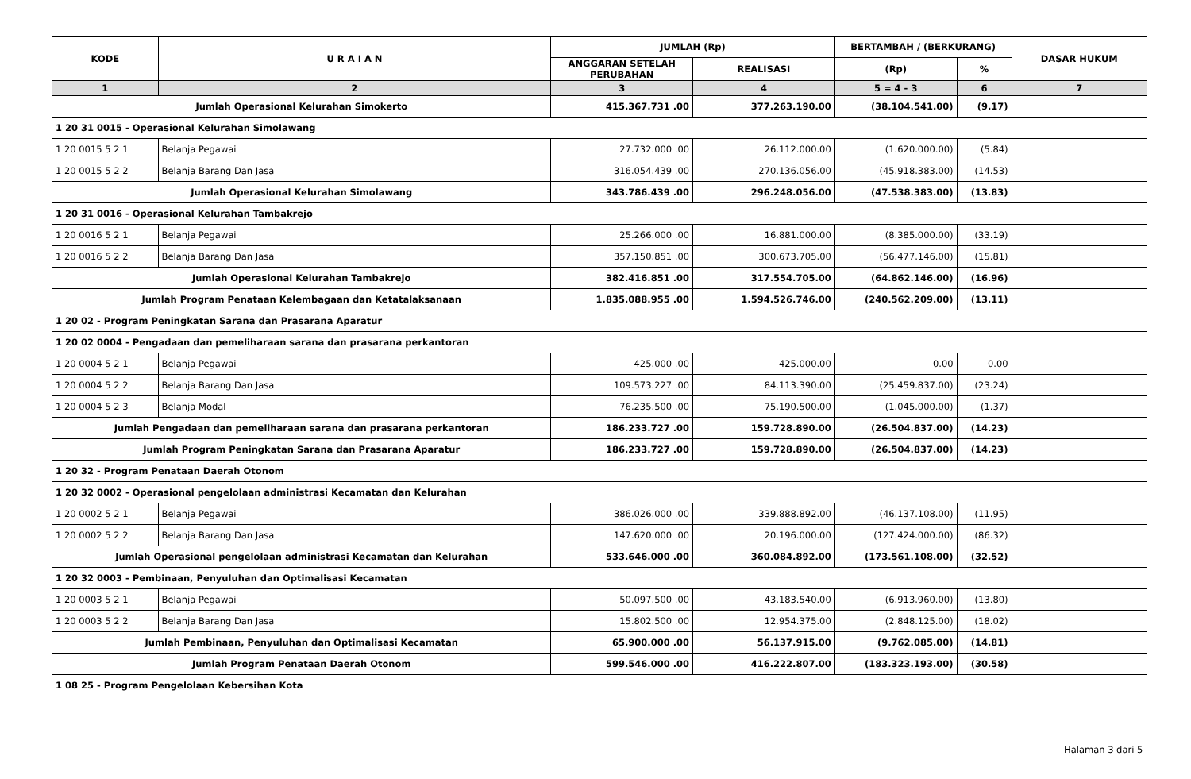| KODE | U R A I A N | JUMLAH (Rp) | | BERTAMBAH / (BERKURANG) | | DASAR HUKUM |
| --- | --- | --- | --- | --- | --- | --- |
| | | ANGGARAN SETELAH PERUBAHAN | REALISASI | (Rp) | % | |
| 1 | 2 | 3 | 4 | 5 = 4 - 3 | 6 | 7 |
| Jumlah Operasional Kelurahan Simokerto | | 415.367.731 .00 | 377.263.190.00 | (38.104.541.00) | (9.17) | |
| 1 20 31 0015 - Operasional Kelurahan Simolawang | | | | | | |
| 1 20 0015 5 2 1 | Belanja Pegawai | 27.732.000 .00 | 26.112.000.00 | (1.620.000.00) | (5.84) | |
| 1 20 0015 5 2 2 | Belanja Barang Dan Jasa | 316.054.439 .00 | 270.136.056.00 | (45.918.383.00) | (14.53) | |
| Jumlah Operasional Kelurahan Simolawang | | 343.786.439 .00 | 296.248.056.00 | (47.538.383.00) | (13.83) | |
| 1 20 31 0016 - Operasional Kelurahan Tambakrejo | | | | | | |
| 1 20 0016 5 2 1 | Belanja Pegawai | 25.266.000 .00 | 16.881.000.00 | (8.385.000.00) | (33.19) | |
| 1 20 0016 5 2 2 | Belanja Barang Dan Jasa | 357.150.851 .00 | 300.673.705.00 | (56.477.146.00) | (15.81) | |
| Jumlah Operasional Kelurahan Tambakrejo | | 382.416.851 .00 | 317.554.705.00 | (64.862.146.00) | (16.96) | |
| Jumlah Program Penataan Kelembagaan dan Ketatalaksanaan | | 1.835.088.955 .00 | 1.594.526.746.00 | (240.562.209.00) | (13.11) | |
| 1 20 02 - Program Peningkatan Sarana dan Prasarana Aparatur | | | | | | |
| 1 20 02 0004 - Pengadaan dan pemeliharaan sarana dan prasarana perkantoran | | | | | | |
| 1 20 0004 5 2 1 | Belanja Pegawai | 425.000 .00 | 425.000.00 | 0.00 | 0.00 | |
| 1 20 0004 5 2 2 | Belanja Barang Dan Jasa | 109.573.227 .00 | 84.113.390.00 | (25.459.837.00) | (23.24) | |
| 1 20 0004 5 2 3 | Belanja Modal | 76.235.500 .00 | 75.190.500.00 | (1.045.000.00) | (1.37) | |
| Jumlah Pengadaan dan pemeliharaan sarana dan prasarana perkantoran | | 186.233.727 .00 | 159.728.890.00 | (26.504.837.00) | (14.23) | |
| Jumlah Program Peningkatan Sarana dan Prasarana Aparatur | | 186.233.727 .00 | 159.728.890.00 | (26.504.837.00) | (14.23) | |
| 1 20 32 - Program Penataan Daerah Otonom | | | | | | |
| 1 20 32 0002 - Operasional pengelolaan administrasi Kecamatan dan Kelurahan | | | | | | |
| 1 20 0002 5 2 1 | Belanja Pegawai | 386.026.000 .00 | 339.888.892.00 | (46.137.108.00) | (11.95) | |
| 1 20 0002 5 2 2 | Belanja Barang Dan Jasa | 147.620.000 .00 | 20.196.000.00 | (127.424.000.00) | (86.32) | |
| Jumlah Operasional pengelolaan administrasi Kecamatan dan Kelurahan | | 533.646.000 .00 | 360.084.892.00 | (173.561.108.00) | (32.52) | |
| 1 20 32 0003 - Pembinaan, Penyuluhan dan Optimalisasi Kecamatan | | | | | | |
| 1 20 0003 5 2 1 | Belanja Pegawai | 50.097.500 .00 | 43.183.540.00 | (6.913.960.00) | (13.80) | |
| 1 20 0003 5 2 2 | Belanja Barang Dan Jasa | 15.802.500 .00 | 12.954.375.00 | (2.848.125.00) | (18.02) | |
| Jumlah Pembinaan, Penyuluhan dan Optimalisasi Kecamatan | | 65.900.000 .00 | 56.137.915.00 | (9.762.085.00) | (14.81) | |
| Jumlah Program Penataan Daerah Otonom | | 599.546.000 .00 | 416.222.807.00 | (183.323.193.00) | (30.58) | |
| 1 08 25 - Program Pengelolaan Kebersihan Kota | | | | | | |
Halaman 3 dari 5